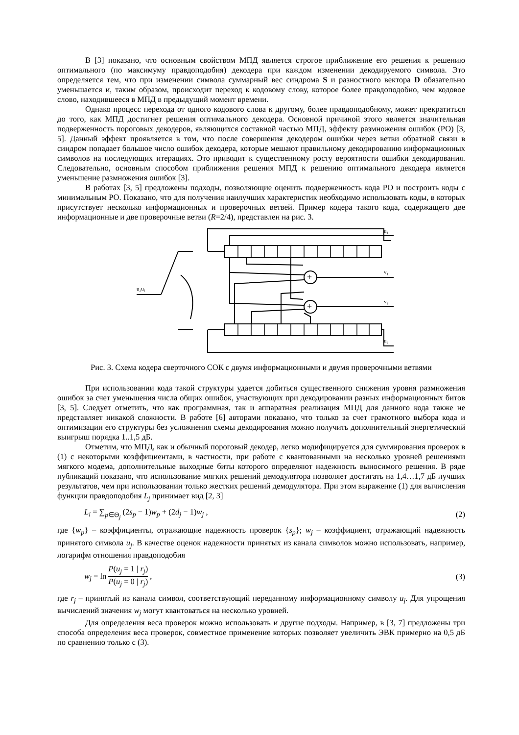В [3] показано, что основным свойством МПД является строгое приближение его решения к решению оптимального (по максимуму правдоподобия) декодера при каждом изменении декодируемого символа. Это определяется тем, что при изменении символа суммарный вес синдрома S и разностного вектора D обязательно уменьшается и, таким образом, происходит переход к кодовому слову, которое более правдоподобно, чем кодовое слово, находившееся в МПД в предыдущий момент времени.
Однако процесс перехода от одного кодового слова к другому, более правдоподобному, может прекратиться до того, как МПД достигнет решения оптимального декодера. Основной причиной этого является значительная подверженность пороговых декодеров, являющихся составной частью МПД, эффекту размножения ошибок (РО) [3, 5]. Данный эффект проявляется в том, что после совершения декодером ошибки через ветви обратной связи в синдром попадает большое число ошибок декодера, которые мешают правильному декодированию информационных символов на последующих итерациях. Это приводит к существенному росту вероятности ошибки декодирования. Следовательно, основным способом приближения решения МПД к решению оптимального декодера является уменьшение размножения ошибок [3].
В работах [3, 5] предложены подходы, позволяющие оценить подверженность кода РО и построить коды с минимальным РО. Показано, что для получения наилучших характеристик необходимо использовать коды, в которых присутствует несколько информационных и проверочных ветвей. Пример кодера такого кода, содержащего две информационные и две проверочные ветви (R=2/4), представлен на рис. 3.
u₂u₁
u₁
v₁
v₂
u₂
+
+
Рис. 3. Схема кодера сверточного СОК с двумя информационными и двумя проверочными ветвями
При использовании кода такой структуры удается добиться существенного снижения уровня размножения ошибок за счет уменьшения числа общих ошибок, участвующих при декодировании разных информационных битов [3, 5]. Следует отметить, что как программная, так и аппаратная реализация МПД для данного кода также не представляет никакой сложности. В работе [6] авторами показано, что только за счет грамотного выбора кода и оптимизации его структуры без усложнения схемы декодирования можно получить дополнительный энергетический выигрыш порядка 1..1,5 дБ.
Отметим, что МПД, как и обычный пороговый декодер, легко модифицируется для суммирования проверок в (1) с некоторыми коэффициентами, в частности, при работе с квантованными на несколько уровней решениями мягкого модема, дополнительные выходные биты которого определяют надежность выносимого решения. В ряде публикаций показано, что использование мягких решений демодулятора позволяет достигать на 1,4…1,7 дБ лучших результатов, чем при использовании только жестких решений демодулятора. При этом выражение (1) для вычисления функции правдоподобия L<sub>j</sub> принимает вид [2, 3]
L<sub>i</sub> = ∑<sub>p∈Θ<sub>j</sub></sub> (2s<sub>p</sub> − 1)w<sub>p</sub> + (2d<sub>j</sub> − 1)w<sub>j</sub> , (2)
где {w<sub>p</sub>} – коэффициенты, отражающие надежность проверок {s<sub>p</sub>}; w<sub>j</sub> – коэффициент, отражающий надежность принятого символа u<sub>j</sub>. В качестве оценок надежности принятых из канала символов можно использовать, например, логарифм отношения правдоподобия
w<sub>j</sub> = ln P(u<sub>j</sub> = 1 | r<sub>j</sub>) P(u<sub>j</sub> = 0 | r<sub>j</sub>) , (3)
где r<sub>j</sub> – принятый из канала символ, соответствующий переданному информационному символу u<sub>j</sub>. Для упрощения вычислений значения w<sub>j</sub> могут квантоваться на несколько уровней.
Для определения веса проверок можно использовать и другие подходы. Например, в [3, 7] предложены три способа определения веса проверок, совместное применение которых позволяет увеличить ЭВК примерно на 0,5 дБ по сравнению только с (3).